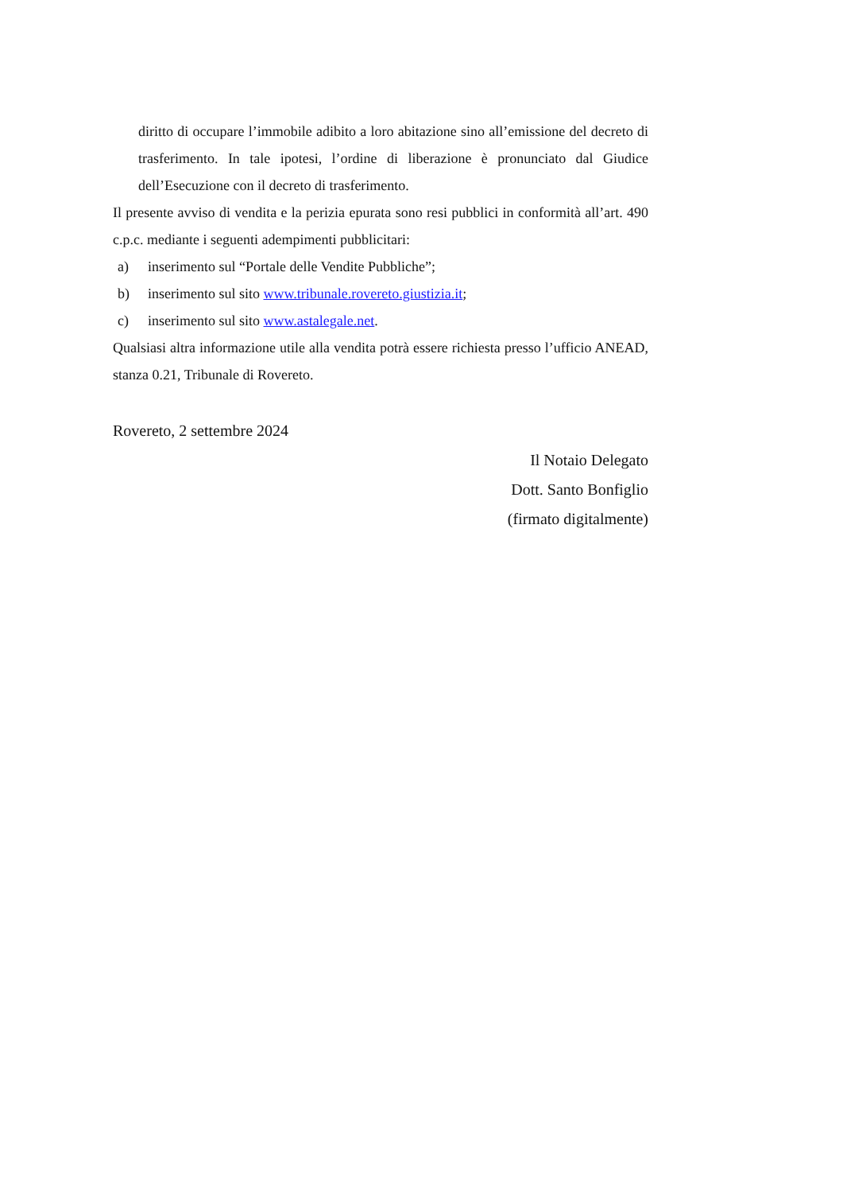diritto di occupare l’immobile adibito a loro abitazione sino all’emissione del decreto di trasferimento. In tale ipotesi, l’ordine di liberazione è pronunciato dal Giudice dell’Esecuzione con il decreto di trasferimento.
Il presente avviso di vendita e la perizia epurata sono resi pubblici in conformità all’art. 490 c.p.c. mediante i seguenti adempimenti pubblicitari:
a) inserimento sul “Portale delle Vendite Pubbliche”;
b) inserimento sul sito www.tribunale.rovereto.giustizia.it;
c) inserimento sul sito www.astalegale.net.
Qualsiasi altra informazione utile alla vendita potrà essere richiesta presso l’ufficio ANEAD, stanza 0.21, Tribunale di Rovereto.
Rovereto, 2 settembre 2024
Il Notaio Delegato
Dott. Santo Bonfiglio
(firmato digitalmente)